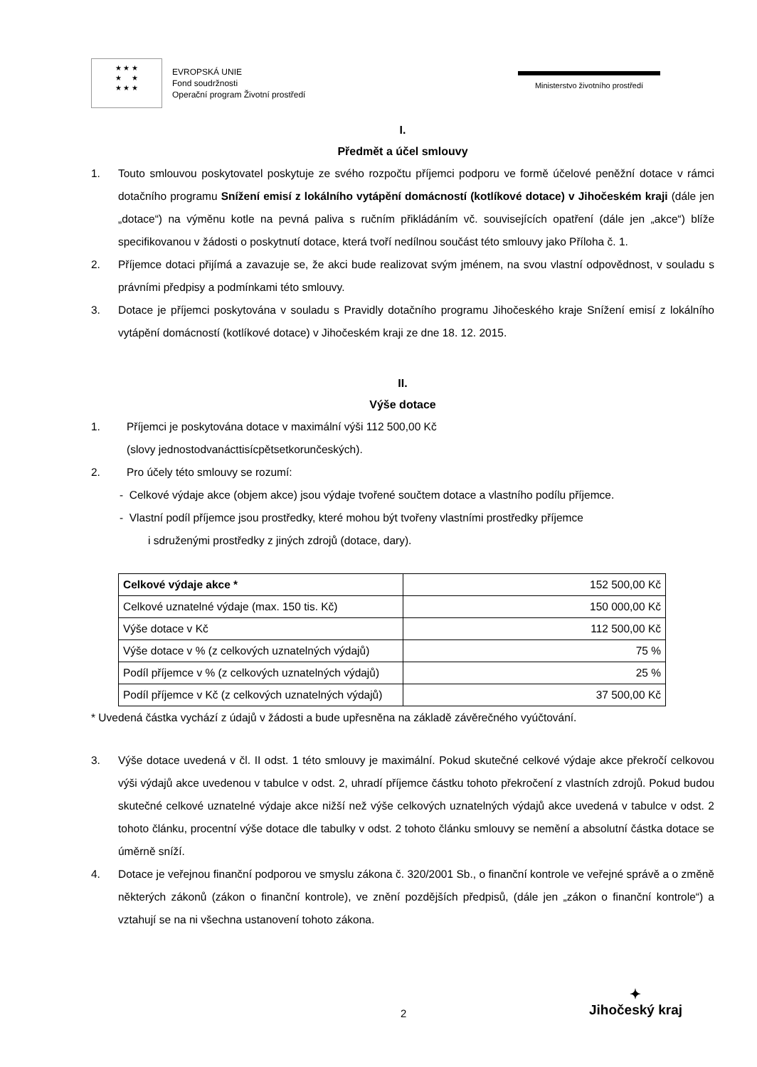★ ★ ★
★ ★
★ ★ ★
EVROPSKÁ UNIE
Fond soudržnosti
Operační program Životní prostředí
Ministerstvo životního prostředí
I.
Předmět a účel smlouvy
1. Touto smlouvou poskytovatel poskytuje ze svého rozpočtu příjemci podporu ve formě účelové peněžní dotace v rámci dotačního programu Snížení emisí z lokálního vytápění domácností (kotlíkové dotace) v Jihočeském kraji (dále jen „dotace“) na výměnu kotle na pevná paliva s ručním přikládáním vč. souvisejících opatření (dále jen „akce“) blíže specifikovanou v žádosti o poskytnutí dotace, která tvoří nedílnou součást této smlouvy jako Příloha č. 1.
2. Příjemce dotaci přijímá a zavazuje se, že akci bude realizovat svým jménem, na svou vlastní odpovědnost, v souladu s právními předpisy a podmínkami této smlouvy.
3. Dotace je příjemci poskytována v souladu s Pravidly dotačního programu Jihočeského kraje Snížení emisí z lokálního vytápění domácností (kotlíkové dotace) v Jihočeském kraji ze dne 18. 12. 2015.
II.
Výše dotace
1. Příjemci je poskytována dotace v maximální výši 112 500,00 Kč
(slovy jednostodvanácttisícpětsetkorunčeských).
2. Pro účely této smlouvy se rozumí:
- Celkové výdaje akce (objem akce) jsou výdaje tvořené součtem dotace a vlastního podílu příjemce.
- Vlastní podíl příjemce jsou prostředky, které mohou být tvořeny vlastními prostředky příjemce
i sdruženými prostředky z jiných zdrojů (dotace, dary).
| Celkové výdaje akce * | 152 500,00 Kč |
| Celkové uznatelné výdaje (max. 150 tis. Kč) | 150 000,00 Kč |
| Výše dotace v Kč | 112 500,00 Kč |
| Výše dotace v % (z celkových uznatelných výdajů) | 75 % |
| Podíl příjemce v % (z celkových uznatelných výdajů) | 25 % |
| Podíl příjemce v Kč (z celkových uznatelných výdajů) | 37 500,00 Kč |
* Uvedená částka vychází z údajů v žádosti a bude upřesněna na základě závěrečného vyúčtování.
3. Výše dotace uvedená v čl. II odst. 1 této smlouvy je maximální. Pokud skutečné celkové výdaje akce překročí celkovou výši výdajů akce uvedenou v tabulce v odst. 2, uhradí příjemce částku tohoto překročení z vlastních zdrojů. Pokud budou skutečné celkové uznatelné výdaje akce nižší než výše celkových uznatelných výdajů akce uvedená v tabulce v odst. 2 tohoto článku, procentní výše dotace dle tabulky v odst. 2 tohoto článku smlouvy se nemění a absolutní částka dotace se úměrně sníží.
4. Dotace je veřejnou finanční podporou ve smyslu zákona č. 320/2001 Sb., o finanční kontrole ve veřejné správě a o změně některých zákonů (zákon o finanční kontrole), ve znění pozdějších předpisů, (dále jen „zákon o finanční kontrole“) a vztahují se na ni všechna ustanovení tohoto zákona.
2
✦
Jihočeský kraj